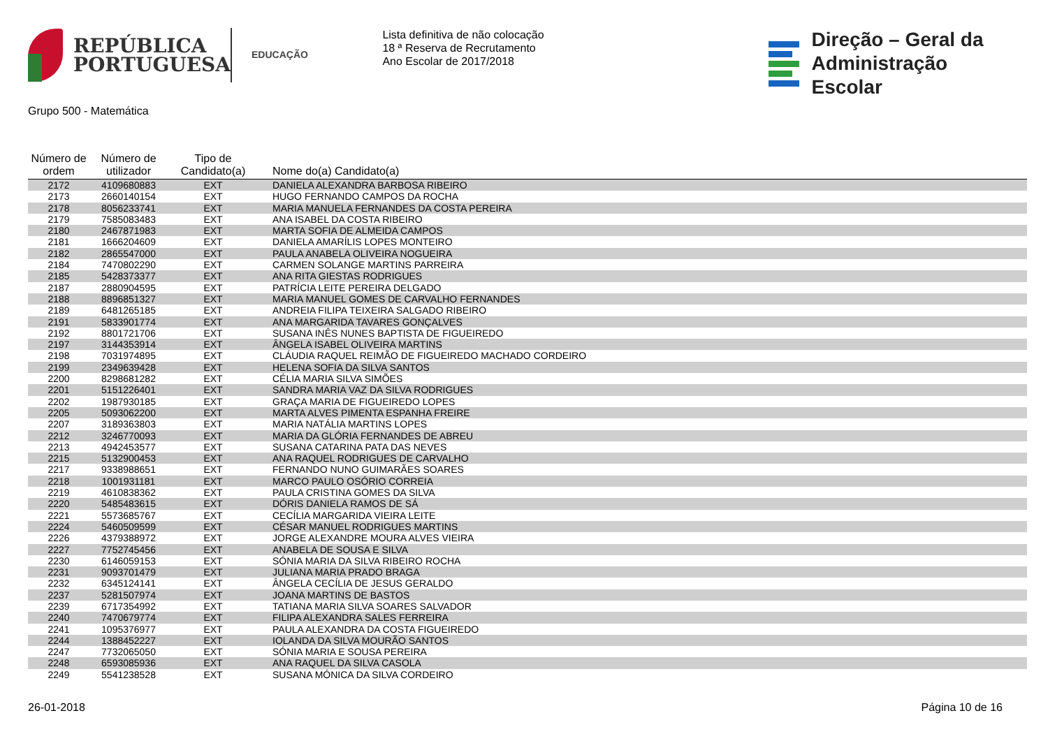REPÚBLICA
PORTUGUESA
EDUCAÇÃO
Lista definitiva de não colocação
18 ª Reserva de Recrutamento
Ano Escolar de 2017/2018
Direção – Geral da
Administração Escolar
Grupo 500 - Matemática
| Número de ordem | Número de utilizador | Tipo de Candidato(a) | Nome do(a) Candidato(a) |
| --- | --- | --- | --- |
| 2172 | 4109680883 | EXT | DANIELA ALEXANDRA BARBOSA RIBEIRO |
| 2173 | 2660140154 | EXT | HUGO FERNANDO CAMPOS DA ROCHA |
| 2178 | 8056233741 | EXT | MARIA MANUELA FERNANDES DA COSTA PEREIRA |
| 2179 | 7585083483 | EXT | ANA ISABEL DA COSTA RIBEIRO |
| 2180 | 2467871983 | EXT | MARTA SOFIA DE ALMEIDA CAMPOS |
| 2181 | 1666204609 | EXT | DANIELA AMARÍLIS LOPES MONTEIRO |
| 2182 | 2865547000 | EXT | PAULA ANABELA OLIVEIRA NOGUEIRA |
| 2184 | 7470802290 | EXT | CARMEN SOLANGE MARTINS PARREIRA |
| 2185 | 5428373377 | EXT | ANA RITA GIESTAS RODRIGUES |
| 2187 | 2880904595 | EXT | PATRÍCIA LEITE PEREIRA DELGADO |
| 2188 | 8896851327 | EXT | MARIA MANUEL GOMES DE CARVALHO FERNANDES |
| 2189 | 6481265185 | EXT | ANDREIA FILIPA TEIXEIRA SALGADO RIBEIRO |
| 2191 | 5833901774 | EXT | ANA MARGARIDA TAVARES GONÇALVES |
| 2192 | 8801721706 | EXT | SUSANA INÊS NUNES BAPTISTA DE FIGUEIREDO |
| 2197 | 3144353914 | EXT | ÂNGELA ISABEL OLIVEIRA MARTINS |
| 2198 | 7031974895 | EXT | CLÁUDIA RAQUEL REIMÃO DE FIGUEIREDO MACHADO CORDEIRO |
| 2199 | 2349639428 | EXT | HELENA SOFIA DA SILVA SANTOS |
| 2200 | 8298681282 | EXT | CÉLIA MARIA SILVA SIMÕES |
| 2201 | 5151226401 | EXT | SANDRA MARIA VAZ DA SILVA RODRIGUES |
| 2202 | 1987930185 | EXT | GRAÇA MARIA DE FIGUEIREDO LOPES |
| 2205 | 5093062200 | EXT | MARTA ALVES PIMENTA ESPANHA FREIRE |
| 2207 | 3189363803 | EXT | MARIA NATÁLIA MARTINS LOPES |
| 2212 | 3246770093 | EXT | MARIA DA GLÓRIA FERNANDES DE ABREU |
| 2213 | 4942453577 | EXT | SUSANA CATARINA PATA DAS NEVES |
| 2215 | 5132900453 | EXT | ANA RAQUEL RODRIGUES DE CARVALHO |
| 2217 | 9338988651 | EXT | FERNANDO NUNO GUIMARÃES SOARES |
| 2218 | 1001931181 | EXT | MARCO PAULO OSÓRIO CORREIA |
| 2219 | 4610838362 | EXT | PAULA CRISTINA GOMES DA SILVA |
| 2220 | 5485483615 | EXT | DÓRIS DANIELA RAMOS DE SÁ |
| 2221 | 5573685767 | EXT | CECÍLIA MARGARIDA VIEIRA LEITE |
| 2224 | 5460509599 | EXT | CÉSAR MANUEL RODRIGUES MARTINS |
| 2226 | 4379388972 | EXT | JORGE ALEXANDRE MOURA ALVES VIEIRA |
| 2227 | 7752745456 | EXT | ANABELA DE SOUSA E SILVA |
| 2230 | 6146059153 | EXT | SÓNIA MARIA DA SILVA RIBEIRO ROCHA |
| 2231 | 9093701479 | EXT | JULIANA MARIA PRADO BRAGA |
| 2232 | 6345124141 | EXT | ÂNGELA CECÍLIA DE JESUS GERALDO |
| 2237 | 5281507974 | EXT | JOANA MARTINS DE BASTOS |
| 2239 | 6717354992 | EXT | TATIANA MARIA SILVA SOARES SALVADOR |
| 2240 | 7470679774 | EXT | FILIPA ALEXANDRA SALES FERREIRA |
| 2241 | 1095376977 | EXT | PAULA ALEXANDRA DA COSTA FIGUEIREDO |
| 2244 | 1388452227 | EXT | IOLANDA DA SILVA MOURÃO SANTOS |
| 2247 | 7732065050 | EXT | SÓNIA MARIA E SOUSA PEREIRA |
| 2248 | 6593085936 | EXT | ANA RAQUEL DA SILVA CASOLA |
| 2249 | 5541238528 | EXT | SUSANA MÓNICA DA SILVA CORDEIRO |
26-01-2018 Página 10 de 16